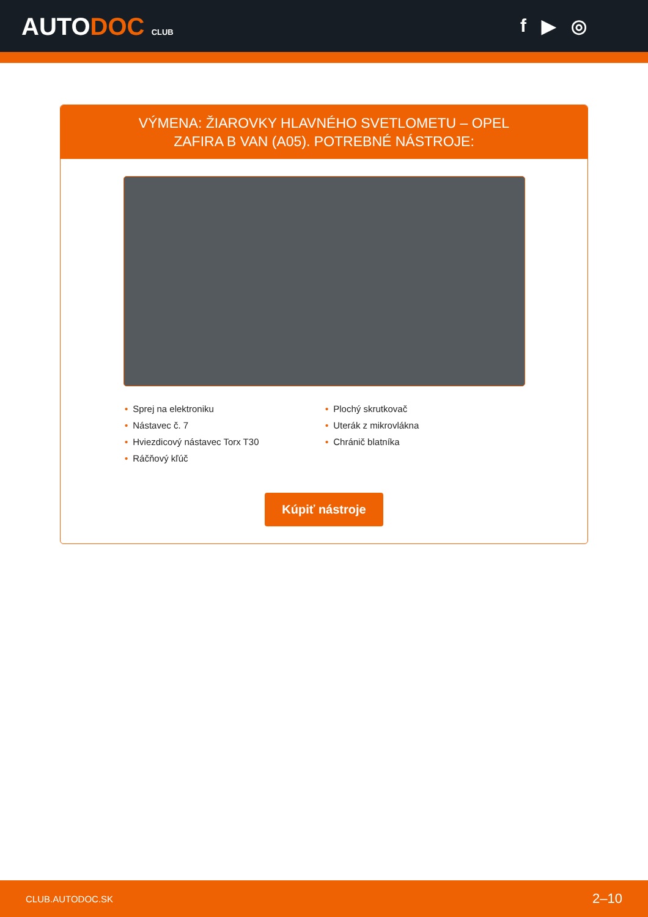AUTODOC CLUB
f ▶ ◎
VÝMENA: ŽIAROVKY HLAVNÉHO SVETLOMETU – OPEL ZAFIRA B VAN (A05). POTREBNÉ NÁSTROJE:
• Sprej na elektroniku
• Nástavec č. 7
• Hviezdicový nástavec Torx T30
• Ráčňový kľúč
• Plochý skrutkovač
• Uterák z mikrovlákna
• Chránič blatníka
Kúpiť nástroje
CLUB.AUTODOC.SK 2–10